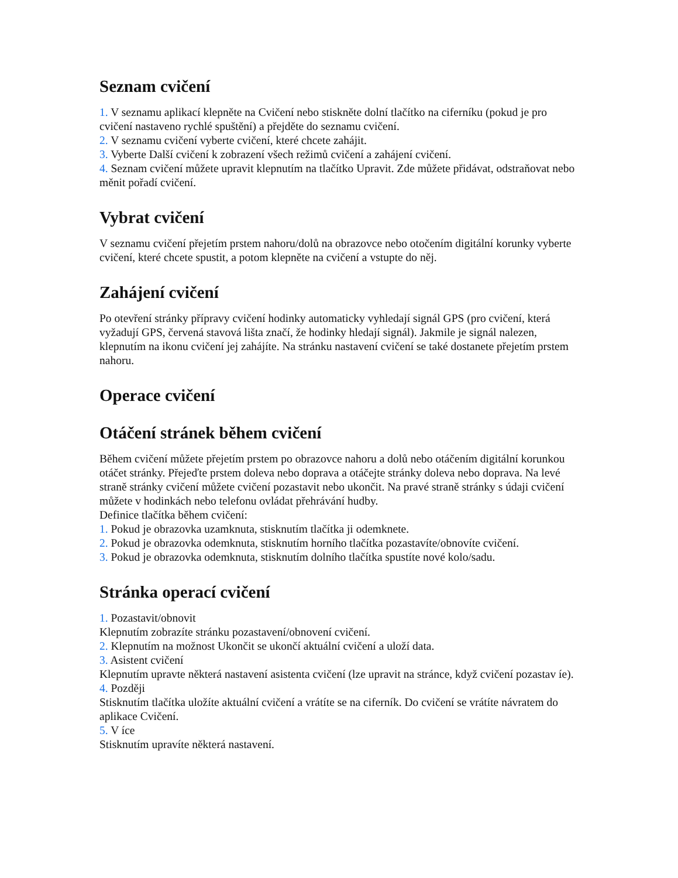Seznam cvičení
1. V seznamu aplikací klepněte na Cvičení nebo stiskněte dolní tlačítko na ciferníku (pokud je pro cvičení nastaveno rychlé spuštění) a přejděte do seznamu cvičení.
2. V seznamu cvičení vyberte cvičení, které chcete zahájit.
3. Vyberte Další cvičení k zobrazení všech režimů cvičení a zahájení cvičení.
4. Seznam cvičení můžete upravit klepnutím na tlačítko Upravit. Zde můžete přidávat, odstraňovat nebo měnit pořadí cvičení.
Vybrat cvičení
V seznamu cvičení přejetím prstem nahoru/dolů na obrazovce nebo otočením digitální korunky vyberte cvičení, které chcete spustit, a potom klepněte na cvičení a vstupte do něj.
Zahájení cvičení
Po otevření stránky přípravy cvičení hodinky automaticky vyhledají signál GPS (pro cvičení, která vyžadují GPS, červená stavová lišta značí, že hodinky hledají signál). Jakmile je signál nalezen, klepnutím na ikonu cvičení jej zahájíte. Na stránku nastavení cvičení se také dostanete přejetím prstem nahoru.
Operace cvičení
Otáčení stránek během cvičení
Během cvičení můžete přejetím prstem po obrazovce nahoru a dolů nebo otáčením digitální korunkou otáčet stránky. Přejeďte prstem doleva nebo doprava a otáčejte stránky doleva nebo doprava. Na levé straně stránky cvičení můžete cvičení pozastavit nebo ukončit. Na pravé straně stránky s údaji cvičení můžete v hodinkách nebo telefonu ovládat přehrávání hudby.
Definice tlačítka během cvičení:
1. Pokud je obrazovka uzamknuta, stisknutím tlačítka ji odemknete.
2. Pokud je obrazovka odemknuta, stisknutím horního tlačítka pozastavíte/obnovíte cvičení.
3. Pokud je obrazovka odemknuta, stisknutím dolního tlačítka spustíte nové kolo/sadu.
Stránka operací cvičení
1. Pozastavit/obnovit
Klepnutím zobrazíte stránku pozastavení/obnovení cvičení.
2. Klepnutím na možnost Ukončit se ukončí aktuální cvičení a uloží data.
3. Asistent cvičení
Klepnutím upravte některá nastavení asistenta cvičení (lze upravit na stránce, když cvičení pozastav íe).
4. Později
Stisknutím tlačítka uložíte aktuální cvičení a vrátíte se na ciferník. Do cvičení se vrátíte návratem do aplikace Cvičení.
5. V íce
Stisknutím upravíte některá nastavení.